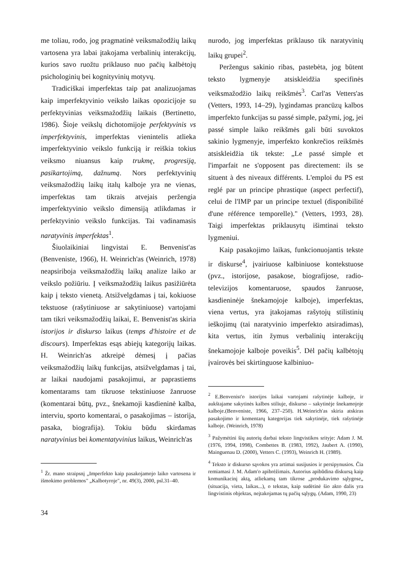me toliau, rodo, jog pragmatinė veiksmažodžių laikų vartosena yra labai įtakojama verbalinių interakcijų, kurios savo ruožtu priklauso nuo pačių kalbėtojų psichologinių bei kognityvinių motyvų.
Tradiciškai imperfektas taip pat analizuojamas kaip imperfektyvinio veiksło laikas opozicijoje su perfektyvinias veiksmažodžių laikais (Bertinetto, 1986). Šioje veikslų dichotomijoje perfektyvinis vs imperfektyvinis, imperfektas vienintelis atlieka imperfektyvinio veikslo funkciją ir reiškia tokius veiksmo niuansus kaip trukmę, progresiją, pasikartojimą, dažnumą. Nors perfektyvinių veiksmažodžių laikų italų kalboje yra ne vienas, imperfektas tam tikrais atvejais peržengia imperfektyvinio veikslo dimensiją atlikdamas ir perfektyvinio veikslo funkcijas. Tai vadinamasis naratyvinis imperfektas<sup>1</sup>.
Šiuolaikiniai lingvistai E. Benvenist'as (Benveniste, 1966), H. Weinrich'as (Weinrich, 1978) neapsiriboja veiksmažodžių laikų analize laiko ar veikslo požiūriu. Į veiksmažodžių laikus pasižiūrėta kaip į teksto vienetą. Atsižvelgdamas į tai, kokiuose tekstuose (rašytiniuose ar sakytiniuose) vartojami tam tikri veiksmažodžių laikai, E. Benvenist'as skiria istorijos ir diskurso laikus (temps d'histoire et de discours). Imperfektas esąs abiejų kategorijų laikas. H. Weinrich'as atkreipė dėmesį į pačias veiksmažodžių laikų funkcijas, atsižvelgdamas į tai, ar laikai naudojami pasakojimui, ar paprastiems komentarams tam tikruose tekstiniuose žanruose (komentarai būtų, pvz., šnekamoji kasdieninė kalba, interviu, sporto komentarai, o pasakojimas – istorija, pasaka, biografija). Tokiu būdu skirdamas naratyvinius bei komentatyvinius laikus, Weinrich'as
<sup>1</sup> Žr. mano straipsnį „Imperfekto kaip pasakojamojo laiko vartosena ir išmokimo problemos" „Kalbotyroje", nr. 49(3), 2000, psl.31–40.
nurodo, jog imperfektas priklauso tik naratyvinių laikų grupei<sup>2</sup>.
Peržengus sakinio ribas, pastebėta, jog būtent teksto lygmenyje atsiskleidžia specifinės veiksmažodžio laikų reikšmės<sup>3</sup>. Carl'as Vetters'as (Vetters, 1993, 14–29), lygindamas prancūzų kalbos imperfekto funkcijas su passé simple, pažymi, jog, jei passé simple laiko reikšmės gali būti suvoktos sakinio lygmenyje, imperfekto konkrečios reikšmės atsiskleidžia tik tekste: „Le passé simple et l'imparfait ne s'opposent pas directement: ils se situent à des niveaux différents. L'emploi du PS est reglé par un principe phrastique (aspect perfectif), celui de l'IMP par un principe textuel (disponibilité d'une référence temporelle)." (Vetters, 1993, 28). Taigi imperfektas priklausytų išimtinai teksto lygmeniui.
Kaip pasakojimo laikas, funkcionuojantis tekste ir diskurse<sup>4</sup>, įvairiuose kalbiniuose kontekstuose (pvz., istorijose, pasakose, biografijose, radio-televizijos komentaruose, spaudos žanruose, kasdieninėje šnekamojoje kalboje), imperfektas, viena vertus, yra įtakojamas rašytojų stilistinių ieškojimų (tai naratyvinio imperfekto atsiradimas), kita vertus, itin žymus verbalinių interakcijų šnekamojoje kalboje poveikis<sup>5</sup>. Dėl pačių kalbėtojų įvairovės bei skirtinguose kalbiniuo-
<sup>2</sup> E.Benvenist'o istorijos laikai vartojami rašytinėje kalboje, ir aukštajame sakytinės kalbos stiliuje, diskurso – sakytinėje šnekamojoje kalboje.(Benveniste, 1966, 237–250). H.Weinrich'as skiria atskiras pasakojimo ir komentarų kategorijas tiek sakytinėje, tiek rašytinėje kalboje. (Weinrich, 1978)
<sup>3</sup> Pažymėtini šių autorių darbai teksto lingvistikos srityje: Adam J. M. (1976, 1994, 1998), Combettes B. (1983, 1992), Jaubert A. (1990), Mainguenau D. (2000), Vetters C. (1993), Weinrich H. (1989).
<sup>4</sup> Teksto ir diskurso sąvokos yra artimai susijusios ir persipynusios. Čia remiamasi J. M. Adam'o apibrėžimais. Autorius apibūdina diskursą kaip komunikacinį aktą, atliekamą tam tikrose „produkavimo sąlygose„ (situacija, vieta, laikas...), o tekstas, kaip sudėtinė šio akto dalis yra lingvistinis objektas, neįtakojamas tų pačių sąlygų. (Adam, 1990, 23)
34